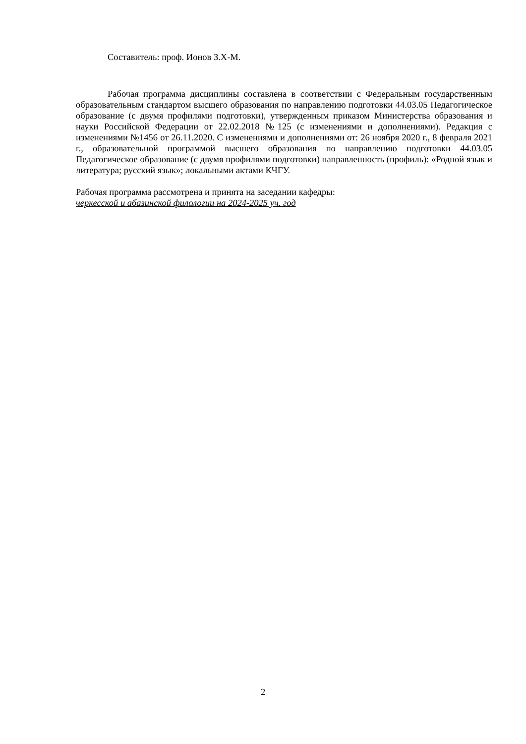Составитель: проф. Ионов З.Х-М.
Рабочая программа дисциплины составлена в соответствии с Федеральным государственным образовательным стандартом высшего образования по направлению подготовки 44.03.05 Педагогическое образование (с двумя профилями подготовки), утвержденным приказом Министерства образования и науки Российской Федерации от 22.02.2018 №125 (с изменениями и дополнениями). Редакция с изменениями №1456 от 26.11.2020. С изменениями и дополнениями от: 26 ноября 2020 г., 8 февраля 2021 г., образовательной программой высшего образования по направлению подготовки 44.03.05 Педагогическое образование (с двумя профилями подготовки) направленность (профиль): «Родной язык и литература; русский язык»; локальными актами КЧГУ.
Рабочая программа рассмотрена и принята на заседании кафедры:
черкесской и абазинской филологии на 2024-2025 уч. год
2